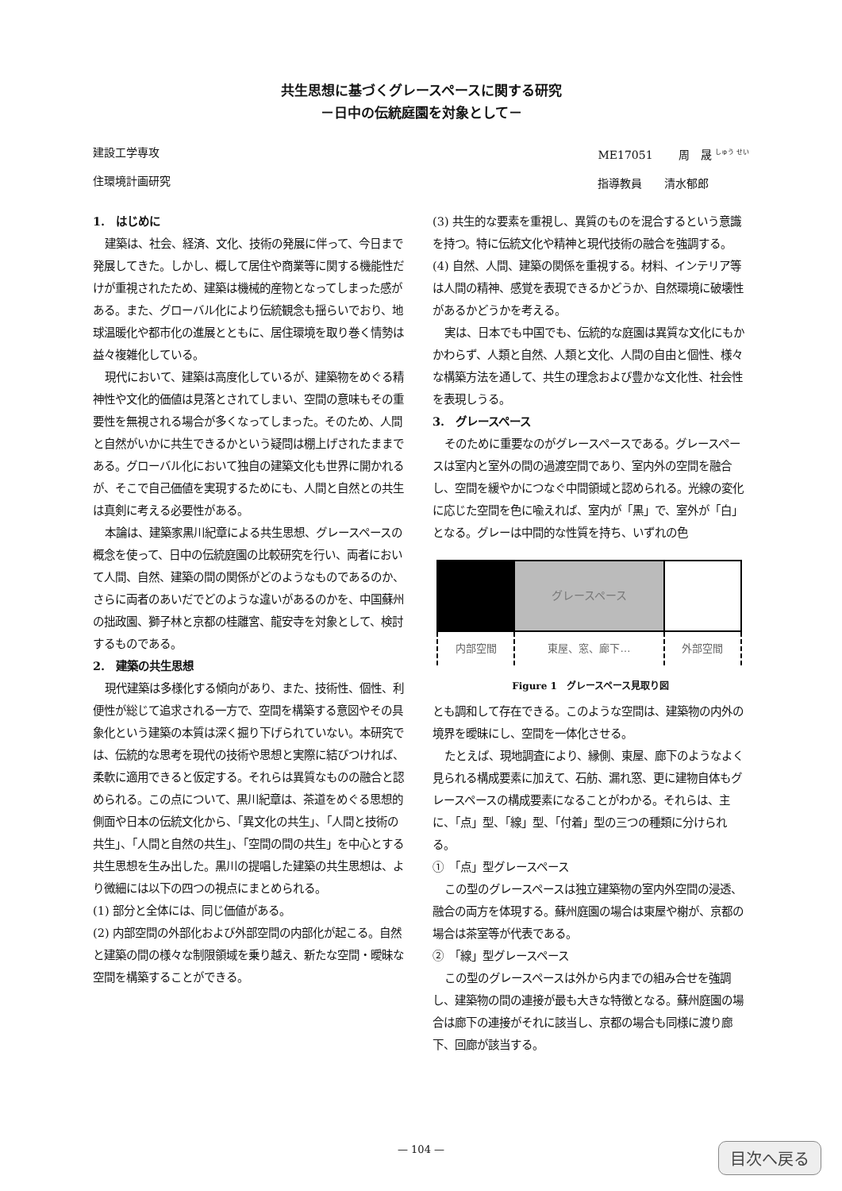共生思想に基づくグレースペースに関する研究
－日中の伝統庭園を対象として－
建設工学専攻
住環境計画研究
ME17051　　 周　晟 <sup>しゅう せい</sup>
指導教員　　清水郁郎
1.　はじめに
建築は、社会、経済、文化、技術の発展に伴って、今日まで発展してきた。しかし、概して居住や商業等に関する機能性だけが重視されたため、建築は機械的産物となってしまった感がある。また、グローバル化により伝統観念も揺らいでおり、地球温暖化や都市化の進展とともに、居住環境を取り巻く情勢は益々複雑化している。
現代において、建築は高度化しているが、建築物をめぐる精神性や文化的価値は見落とされてしまい、空間の意味もその重要性を無視される場合が多くなってしまった。そのため、人間と自然がいかに共生できるかという疑問は棚上げされたままである。グローバル化において独自の建築文化も世界に開かれるが、そこで自己価値を実現するためにも、人間と自然との共生は真剣に考える必要性がある。
本論は、建築家黒川紀章による共生思想、グレースペースの概念を使って、日中の伝統庭園の比較研究を行い、両者において人間、自然、建築の間の関係がどのようなものであるのか、さらに両者のあいだでどのような違いがあるのかを、中国蘇州の拙政園、獅子林と京都の桂離宮、龍安寺を対象として、検討するものである。
2.　建築の共生思想
現代建築は多様化する傾向があり、また、技術性、個性、利便性が総じて追求される一方で、空間を構築する意図やその具象化という建築の本質は深く掘り下げられていない。本研究では、伝統的な思考を現代の技術や思想と実際に結びつければ、柔軟に適用できると仮定する。それらは異質なものの融合と認められる。この点について、黒川紀章は、茶道をめぐる思想的側面や日本の伝統文化から、「異文化の共生」、「人間と技術の共生」、「人間と自然の共生」、「空間の間の共生」を中心とする共生思想を生み出した。黒川の提唱した建築の共生思想は、より微細には以下の四つの視点にまとめられる。
(1) 部分と全体には、同じ価値がある。
(2) 内部空間の外部化および外部空間の内部化が起こる。自然と建築の間の様々な制限領域を乗り越え、新たな空間・曖昧な空間を構築することができる。
(3) 共生的な要素を重視し、異質のものを混合するという意識を持つ。特に伝統文化や精神と現代技術の融合を強調する。
(4) 自然、人間、建築の関係を重視する。材料、インテリア等は人間の精神、感覚を表現できるかどうか、自然環境に破壊性があるかどうかを考える。
実は、日本でも中国でも、伝統的な庭園は異質な文化にもかかわらず、人類と自然、人類と文化、人間の自由と個性、様々な構築方法を通して、共生の理念および豊かな文化性、社会性を表現しうる。
3.　グレースペース
そのために重要なのがグレースペースである。グレースペースは室内と室外の間の過渡空間であり、室内外の空間を融合し、空間を緩やかにつなぐ中間領域と認められる。光線の変化に応じた空間を色に喩えれば、室内が「黒」で、室外が「白」となる。グレーは中間的な性質を持ち、いずれの色
| | グレースペース | |
| 内部空間 | 東屋、窓、廊下… | 外部空間 |
Figure 1　グレースペース見取り図
とも調和して存在できる。このような空間は、建築物の内外の境界を曖昧にし、空間を一体化させる。
たとえば、現地調査により、縁側、東屋、廊下のようなよく見られる構成要素に加えて、石舫、漏れ窓、更に建物自体もグレースペースの構成要素になることがわかる。それらは、主に、「点」型、「線」型、「付着」型の三つの種類に分けられる。
①　「点」型グレースペース
この型のグレースペースは独立建築物の室内外空間の浸透、融合の両方を体現する。蘇州庭園の場合は東屋や榭が、京都の場合は茶室等が代表である。
②　「線」型グレースペース
この型のグレースペースは外から内までの組み合せを強調し、建築物の間の連接が最も大きな特徴となる。蘇州庭園の場合は廊下の連接がそれに該当し、京都の場合も同様に渡り廊下、回廊が該当する。
— 104 — 目次へ戻る